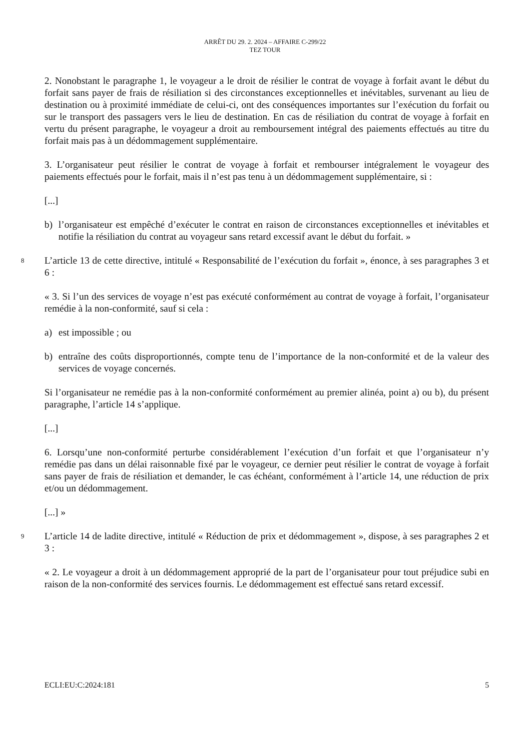ARRÊT DU 29. 2. 2024 – AFFAIRE C-299/22
TEZ TOUR
2. Nonobstant le paragraphe 1, le voyageur a le droit de résilier le contrat de voyage à forfait avant le début du forfait sans payer de frais de résiliation si des circonstances exceptionnelles et inévitables, survenant au lieu de destination ou à proximité immédiate de celui-ci, ont des conséquences importantes sur l’exécution du forfait ou sur le transport des passagers vers le lieu de destination. En cas de résiliation du contrat de voyage à forfait en vertu du présent paragraphe, le voyageur a droit au remboursement intégral des paiements effectués au titre du forfait mais pas à un dédommagement supplémentaire.
3. L’organisateur peut résilier le contrat de voyage à forfait et rembourser intégralement le voyageur des paiements effectués pour le forfait, mais il n’est pas tenu à un dédommagement supplémentaire, si :
[...]
b) l’organisateur est empêché d’exécuter le contrat en raison de circonstances exceptionnelles et inévitables et notifie la résiliation du contrat au voyageur sans retard excessif avant le début du forfait. »
8
L’article 13 de cette directive, intitulé « Responsabilité de l’exécution du forfait », énonce, à ses paragraphes 3 et 6 :
« 3. Si l’un des services de voyage n’est pas exécuté conformément au contrat de voyage à forfait, l’organisateur remédie à la non-conformité, sauf si cela :
a) est impossible ; ou
b) entraîne des coûts disproportionnés, compte tenu de l’importance de la non-conformité et de la valeur des services de voyage concernés.
Si l’organisateur ne remédie pas à la non-conformité conformément au premier alinéa, point a) ou b), du présent paragraphe, l’article 14 s’applique.
[...]
6. Lorsqu’une non-conformité perturbe considérablement l’exécution d’un forfait et que l’organisateur n’y remédie pas dans un délai raisonnable fixé par le voyageur, ce dernier peut résilier le contrat de voyage à forfait sans payer de frais de résiliation et demander, le cas échéant, conformément à l’article 14, une réduction de prix et/ou un dédommagement.
[...] »
9
L’article 14 de ladite directive, intitulé « Réduction de prix et dédommagement », dispose, à ses paragraphes 2 et 3 :
« 2. Le voyageur a droit à un dédommagement approprié de la part de l’organisateur pour tout préjudice subi en raison de la non-conformité des services fournis. Le dédommagement est effectué sans retard excessif.
ECLI:EU:C:2024:181 5